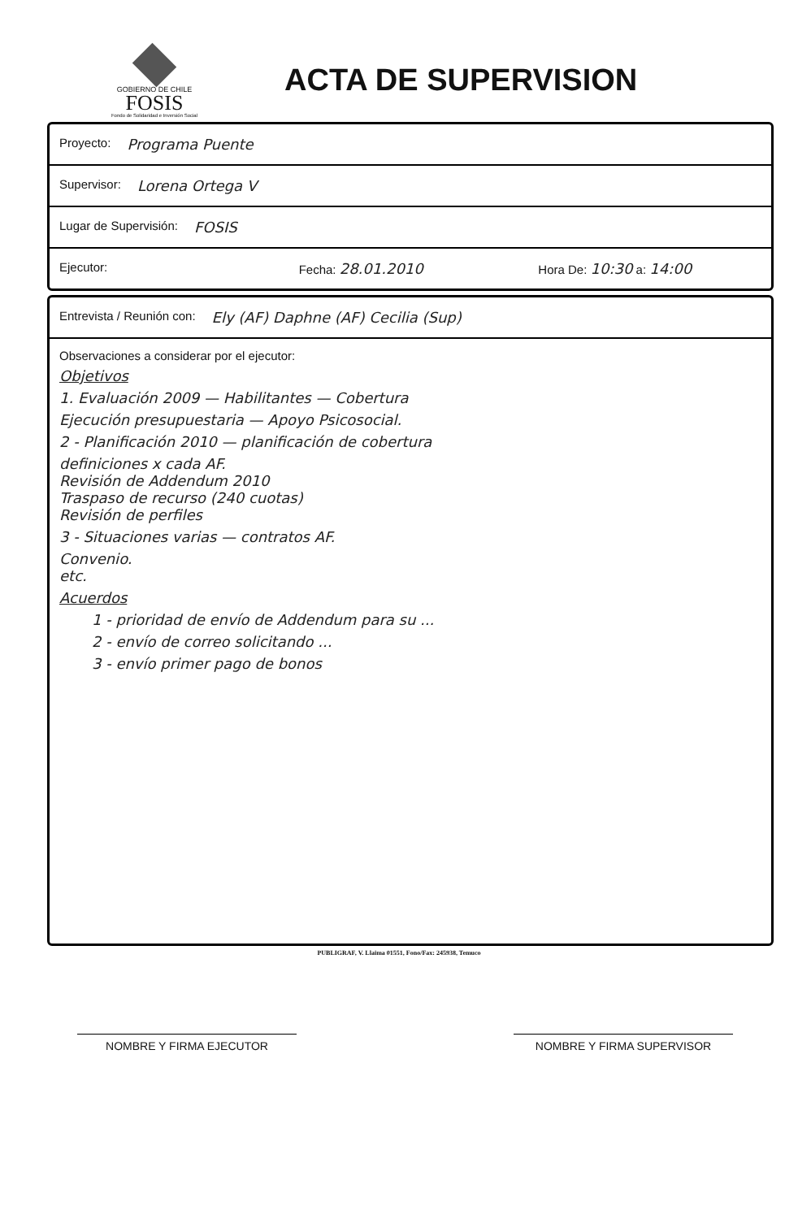GOBIERNO DE CHILE
FOSIS
Fondo de Solidaridad e Inversión Social
ACTA DE SUPERVISION
Proyecto: Programa Puente
Supervisor: Lorena Ortega V
Lugar de Supervisión: FOSIS
Ejecutor: Fecha: 28.01.2010 Hora De: 10:30 a: 14:00
Entrevista / Reunión con: Ely (AF) Daphne (AF) Cecilia (Sup)
Observaciones a considerar por el ejecutor:
Objetivos
1. Evaluación 2009 — Habilitantes — Cobertura
Ejecución presupuestaria — Apoyo Psicosocial.
2 - Planificación 2010 — planificación de cobertura
definiciones x cada AF.
Revisión de Addendum 2010
Traspaso de recurso (240 cuotas)
Revisión de perfiles
3 - Situaciones varias — contratos AF.
Convenio.
etc.
Acuerdos
1 - prioridad de envío de Addendum para su ...
2 - envío de correo solicitando ...
3 - envío primer pago de bonos
PUBLIGRAF, V. Llaima 01551, Fono/Fax: 245938, Temuco
NOMBRE Y FIRMA EJECUTOR NOMBRE Y FIRMA SUPERVISOR